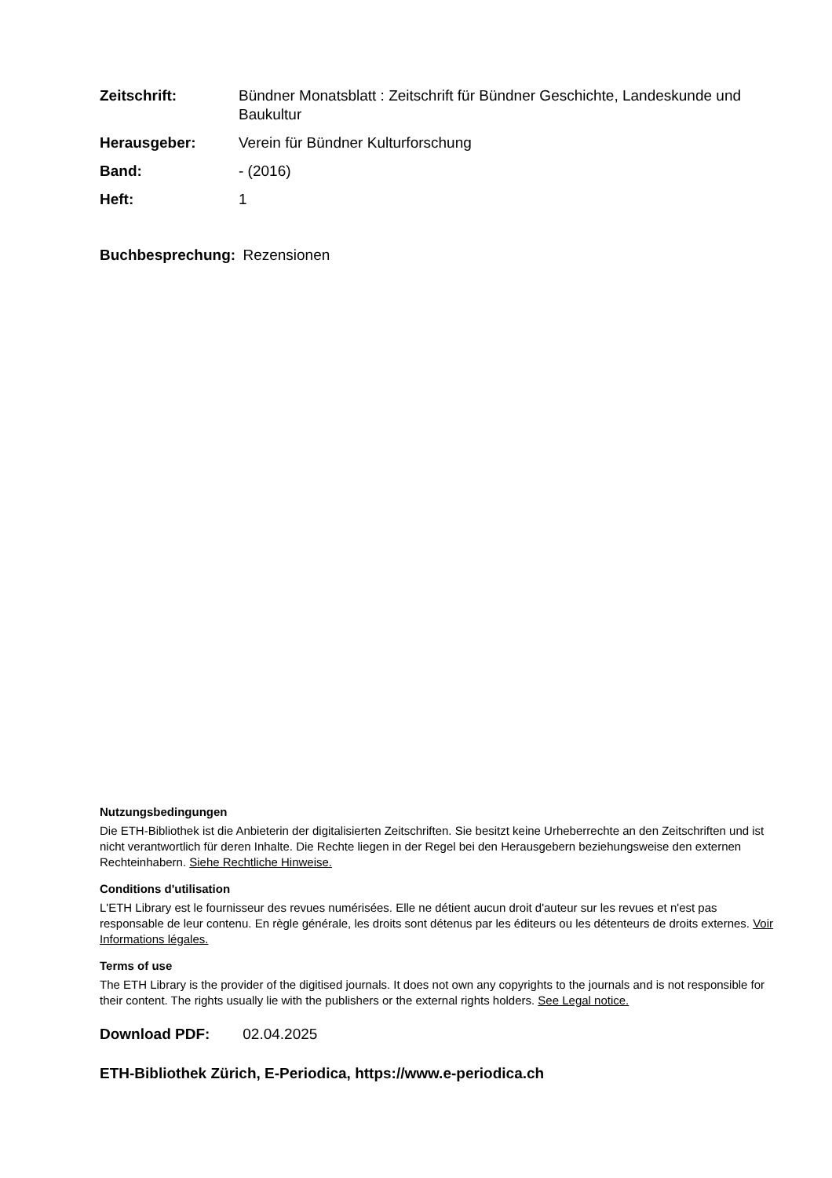| Zeitschrift: | Bündner Monatsblatt : Zeitschrift für Bündner Geschichte, Landeskunde und Baukultur |
| Herausgeber: | Verein für Bündner Kulturforschung |
| Band: | - (2016) |
| Heft: | 1 |
Buchbesprechung: Rezensionen
Nutzungsbedingungen
Die ETH-Bibliothek ist die Anbieterin der digitalisierten Zeitschriften. Sie besitzt keine Urheberrechte an den Zeitschriften und ist nicht verantwortlich für deren Inhalte. Die Rechte liegen in der Regel bei den Herausgebern beziehungsweise den externen Rechteinhabern. Siehe Rechtliche Hinweise.
Conditions d'utilisation
L'ETH Library est le fournisseur des revues numérisées. Elle ne détient aucun droit d'auteur sur les revues et n'est pas responsable de leur contenu. En règle générale, les droits sont détenus par les éditeurs ou les détenteurs de droits externes. Voir Informations légales.
Terms of use
The ETH Library is the provider of the digitised journals. It does not own any copyrights to the journals and is not responsible for their content. The rights usually lie with the publishers or the external rights holders. See Legal notice.
Download PDF: 02.04.2025
ETH-Bibliothek Zürich, E-Periodica, https://www.e-periodica.ch